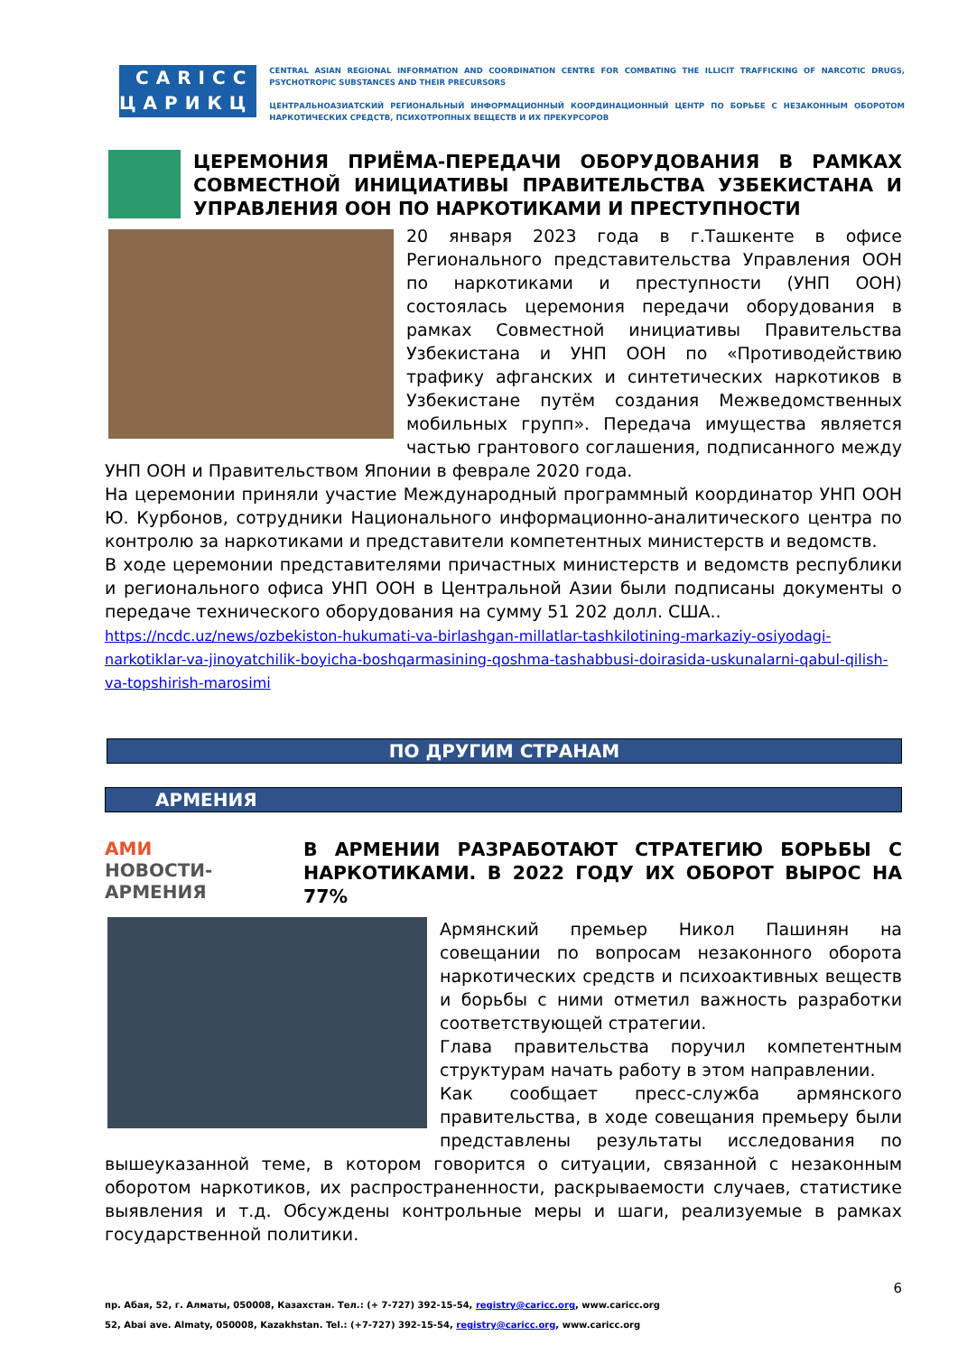CARICC
ЦАРИКЦ
CENTRAL ASIAN REGIONAL INFORMATION AND COORDINATION CENTRE FOR COMBATING THE ILLICIT TRAFFICKING OF NARCOTIC DRUGS, PSYCHOTROPIC SUBSTANCES AND THEIR PRECURSORS
ЦЕНТРАЛЬНОАЗИАТСКИЙ РЕГИОНАЛЬНЫЙ ИНФОРМАЦИОННЫЙ КООРДИНАЦИОННЫЙ ЦЕНТР ПО БОРЬБЕ С НЕЗАКОННЫМ ОБОРОТОМ НАРКОТИЧЕСКИХ СРЕДСТВ, ПСИХОТРОПНЫХ ВЕЩЕСТВ И ИХ ПРЕКУРСОРОВ
ЦЕРЕМОНИЯ ПРИЁМА-ПЕРЕДАЧИ ОБОРУДОВАНИЯ В РАМКАХ СОВМЕСТНОЙ ИНИЦИАТИВЫ ПРАВИТЕЛЬСТВА УЗБЕКИСТАНА И УПРАВЛЕНИЯ ООН ПО НАРКОТИКАМИ И ПРЕСТУПНОСТИ
20 января 2023 года в г.Ташкенте в офисе Регионального представительства Управления ООН по наркотиками и преступности (УНП ООН) состоялась церемония передачи оборудования в рамках Совместной инициативы Правительства Узбекистана и УНП ООН по «Противодействию трафику афганских и синтетических наркотиков в Узбекистане путём создания Межведомственных мобильных групп». Передача имущества является частью грантового соглашения, подписанного между УНП ООН и Правительством Японии в феврале 2020 года.
На церемонии приняли участие Международный программный координатор УНП ООН Ю. Курбонов, сотрудники Национального информационно-аналитического центра по контролю за наркотиками и представители компетентных министерств и ведомств.
В ходе церемонии представителями причастных министерств и ведомств республики и регионального офиса УНП ООН в Центральной Азии были подписаны документы о передаче технического оборудования на сумму 51 202 долл. США..
https://ncdc.uz/news/ozbekiston-hukumati-va-birlashgan-millatlar-tashkilotining-markaziy-osiyodagi-narkotiklar-va-jinoyatchilik-boyicha-boshqarmasining-qoshma-tashabbusi-doirasida-uskunalarni-qabul-qilish-va-topshirish-marosimi
ПО ДРУГИМ СТРАНАМ
АРМЕНИЯ
AMИ
НОВОСТИ-АРМЕНИЯ
В АРМЕНИИ РАЗРАБОТАЮТ СТРАТЕГИЮ БОРЬБЫ С НАРКОТИКАМИ. В 2022 ГОДУ ИХ ОБОРОТ ВЫРОС НА 77%
Армянский премьер Никол Пашинян на совещании по вопросам незаконного оборота наркотических средств и психоактивных веществ и борьбы с ними отметил важность разработки соответствующей стратегии.
Глава правительства поручил компетентным структурам начать работу в этом направлении.
Как сообщает пресс-служба армянского правительства, в ходе совещания премьеру были представлены результаты исследования по вышеуказанной теме, в котором говорится о ситуации, связанной с незаконным оборотом наркотиков, их распространенности, раскрываемости случаев, статистике выявления и т.д. Обсуждены контрольные меры и шаги, реализуемые в рамках государственной политики.
6
пр. Абая, 52, г. Алматы, 050008, Казахстан. Тел.: (+ 7-727) 392-15-54, registry@caricc.org, www.caricc.org
52, Abai ave. Almaty, 050008, Kazakhstan. Tel.: (+7-727) 392-15-54, registry@caricc.org, www.caricc.org